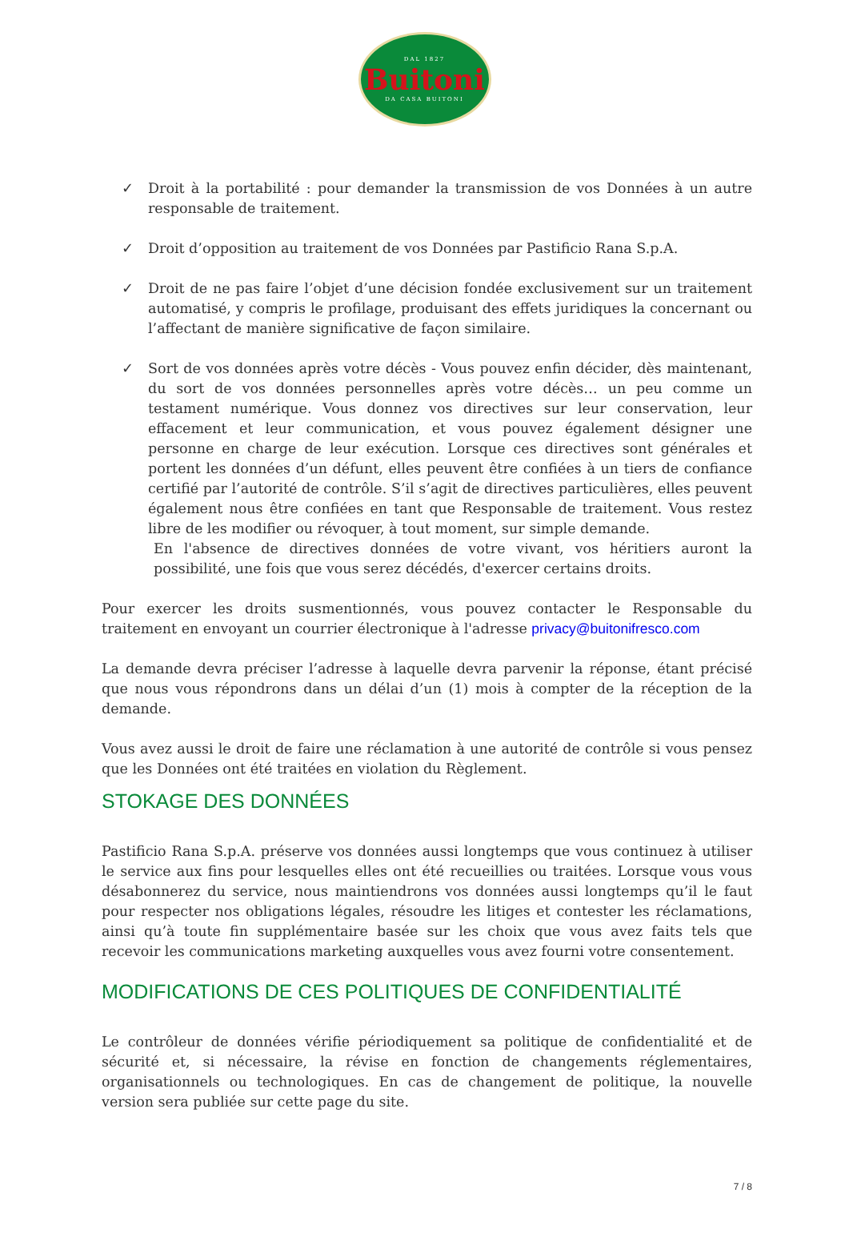DAL 1827
Buitoni
DA CASA BUITONI
✓ Droit à la portabilité : pour demander la transmission de vos Données à un autre responsable de traitement.
✓ Droit d’opposition au traitement de vos Données par Pastificio Rana S.p.A.
✓ Droit de ne pas faire l’objet d’une décision fondée exclusivement sur un traitement automatisé, y compris le profilage, produisant des effets juridiques la concernant ou l’affectant de manière significative de façon similaire.
✓ Sort de vos données après votre décès - Vous pouvez enfin décider, dès maintenant, du sort de vos données personnelles après votre décès… un peu comme un testament numérique. Vous donnez vos directives sur leur conservation, leur effacement et leur communication, et vous pouvez également désigner une personne en charge de leur exécution. Lorsque ces directives sont générales et portent les données d’un défunt, elles peuvent être confiées à un tiers de confiance certifié par l’autorité de contrôle. S’il s’agit de directives particulières, elles peuvent également nous être confiées en tant que Responsable de traitement. Vous restez libre de les modifier ou révoquer, à tout moment, sur simple demande.
En l'absence de directives données de votre vivant, vos héritiers auront la possibilité, une fois que vous serez décédés, d'exercer certains droits.
Pour exercer les droits susmentionnés, vous pouvez contacter le Responsable du traitement en envoyant un courrier électronique à l'adresse privacy@buitonifresco.com
La demande devra préciser l’adresse à laquelle devra parvenir la réponse, étant précisé que nous vous répondrons dans un délai d’un (1) mois à compter de la réception de la demande.
Vous avez aussi le droit de faire une réclamation à une autorité de contrôle si vous pensez que les Données ont été traitées en violation du Règlement.
STOKAGE DES DONNÉES
Pastificio Rana S.p.A. préserve vos données aussi longtemps que vous continuez à utiliser le service aux fins pour lesquelles elles ont été recueillies ou traitées. Lorsque vous vous désabonnerez du service, nous maintiendrons vos données aussi longtemps qu’il le faut pour respecter nos obligations légales, résoudre les litiges et contester les réclamations, ainsi qu’à toute fin supplémentaire basée sur les choix que vous avez faits tels que recevoir les communications marketing auxquelles vous avez fourni votre consentement.
MODIFICATIONS DE CES POLITIQUES DE CONFIDENTIALITÉ
Le contrôleur de données vérifie périodiquement sa politique de confidentialité et de sécurité et, si nécessaire, la révise en fonction de changements réglementaires, organisationnels ou technologiques. En cas de changement de politique, la nouvelle version sera publiée sur cette page du site.
7 / 8